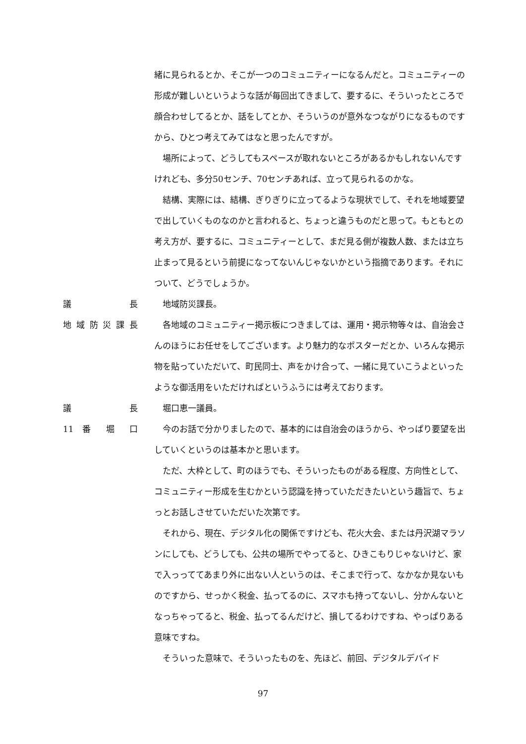緒に見られるとか、そこが一つのコミュニティーになるんだと。コミュニティーの形成が難しいというような話が毎回出てきまして、要するに、そういったところで顔合わせしてるとか、話をしてとか、そういうのが意外なつながりになるものですから、ひとつ考えてみてはなと思ったんですが。
場所によって、どうしてもスペースが取れないところがあるかもしれないんですけれども、多分50センチ、70センチあれば、立って見られるのかな。
結構、実際には、結構、ぎりぎりに立ってるような現状でして、それを地域要望で出していくものなのかと言われると、ちょっと違うものだと思って。もともとの考え方が、要するに、コミュニティーとして、まだ見る側が複数人数、または立ち止まって見るという前提になってないんじゃないかという指摘であります。それについて、どうでしょうか。
議 長 地域防災課長。
地域防災課長 各地域のコミュニティー掲示板につきましては、運用・掲示物等々は、自治会さんのほうにお任せをしてございます。より魅力的なポスターだとか、いろんな掲示物を貼っていただいて、町民同士、声をかけ合って、一緒に見ていこうよといったような御活用をいただければというふうには考えております。
議 長 堀口恵一議員。
11 番 堀 口 今のお話で分かりましたので、基本的には自治会のほうから、やっぱり要望を出していくというのは基本かと思います。
ただ、大枠として、町のほうでも、そういったものがある程度、方向性として、コミュニティー形成を生むかという認識を持っていただきたいという趣旨で、ちょっとお話しさせていただいた次第です。
それから、現在、デジタル化の関係ですけども、花火大会、または丹沢湖マラソンにしても、どうしても、公共の場所でやってると、ひきこもりじゃないけど、家で入っっててあまり外に出ない人というのは、そこまで行って、なかなか見ないものですから、せっかく税金、払ってるのに、スマホも持ってないし、分かんないとなっちゃってると、税金、払ってるんだけど、損してるわけですね、やっぱりある意味ですね。
そういった意味で、そういったものを、先ほど、前回、デジタルデバイド
97